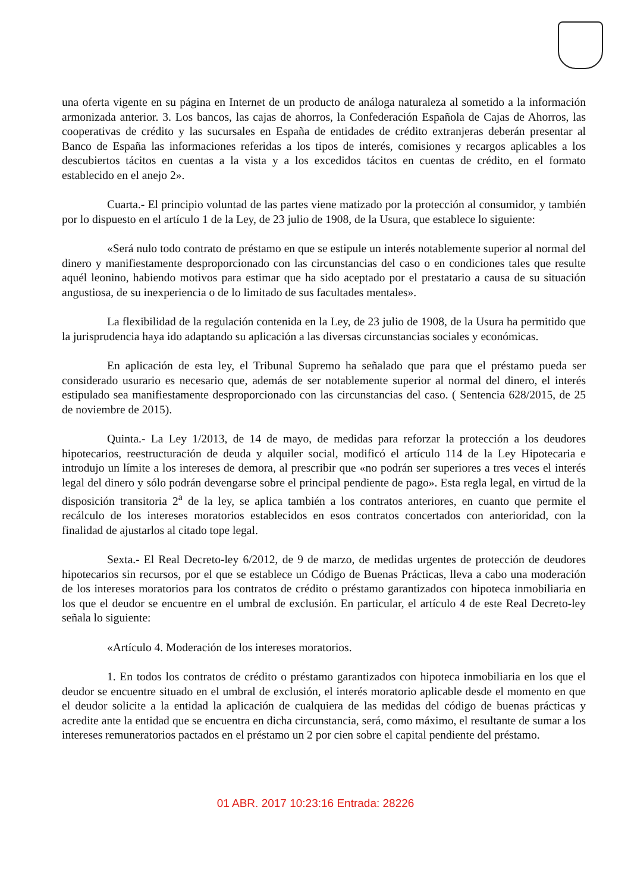una oferta vigente en su página en Internet de un producto de análoga naturaleza al sometido a la información armonizada anterior. 3. Los bancos, las cajas de ahorros, la Confederación Española de Cajas de Ahorros, las cooperativas de crédito y las sucursales en España de entidades de crédito extranjeras deberán presentar al Banco de España las informaciones referidas a los tipos de interés, comisiones y recargos aplicables a los descubiertos tácitos en cuentas a la vista y a los excedidos tácitos en cuentas de crédito, en el formato establecido en el anejo 2».
Cuarta.- El principio voluntad de las partes viene matizado por la protección al consumidor, y también por lo dispuesto en el artículo 1 de la Ley, de 23 julio de 1908, de la Usura, que establece lo siguiente:
«Será nulo todo contrato de préstamo en que se estipule un interés notablemente superior al normal del dinero y manifiestamente desproporcionado con las circunstancias del caso o en condiciones tales que resulte aquél leonino, habiendo motivos para estimar que ha sido aceptado por el prestatario a causa de su situación angustiosa, de su inexperiencia o de lo limitado de sus facultades mentales».
La flexibilidad de la regulación contenida en la Ley, de 23 julio de 1908, de la Usura ha permitido que la jurisprudencia haya ido adaptando su aplicación a las diversas circunstancias sociales y económicas.
En aplicación de esta ley, el Tribunal Supremo ha señalado que para que el préstamo pueda ser considerado usurario es necesario que, además de ser notablemente superior al normal del dinero, el interés estipulado sea manifiestamente desproporcionado con las circunstancias del caso. ( Sentencia 628/2015, de 25 de noviembre de 2015).
Quinta.- La Ley 1/2013, de 14 de mayo, de medidas para reforzar la protección a los deudores hipotecarios, reestructuración de deuda y alquiler social, modificó el artículo 114 de la Ley Hipotecaria e introdujo un límite a los intereses de demora, al prescribir que «no podrán ser superiores a tres veces el interés legal del dinero y sólo podrán devengarse sobre el principal pendiente de pago». Esta regla legal, en virtud de la disposición transitoria 2<sup>a</sup> de la ley, se aplica también a los contratos anteriores, en cuanto que permite el recálculo de los intereses moratorios establecidos en esos contratos concertados con anterioridad, con la finalidad de ajustarlos al citado tope legal.
Sexta.- El Real Decreto-ley 6/2012, de 9 de marzo, de medidas urgentes de protección de deudores hipotecarios sin recursos, por el que se establece un Código de Buenas Prácticas, lleva a cabo una moderación de los intereses moratorios para los contratos de crédito o préstamo garantizados con hipoteca inmobiliaria en los que el deudor se encuentre en el umbral de exclusión. En particular, el artículo 4 de este Real Decreto-ley señala lo siguiente:
«Artículo 4. Moderación de los intereses moratorios.
1. En todos los contratos de crédito o préstamo garantizados con hipoteca inmobiliaria en los que el deudor se encuentre situado en el umbral de exclusión, el interés moratorio aplicable desde el momento en que el deudor solicite a la entidad la aplicación de cualquiera de las medidas del código de buenas prácticas y acredite ante la entidad que se encuentra en dicha circunstancia, será, como máximo, el resultante de sumar a los intereses remuneratorios pactados en el préstamo un 2 por cien sobre el capital pendiente del préstamo.
01 ABR. 2017 10:23:16 Entrada: 28226